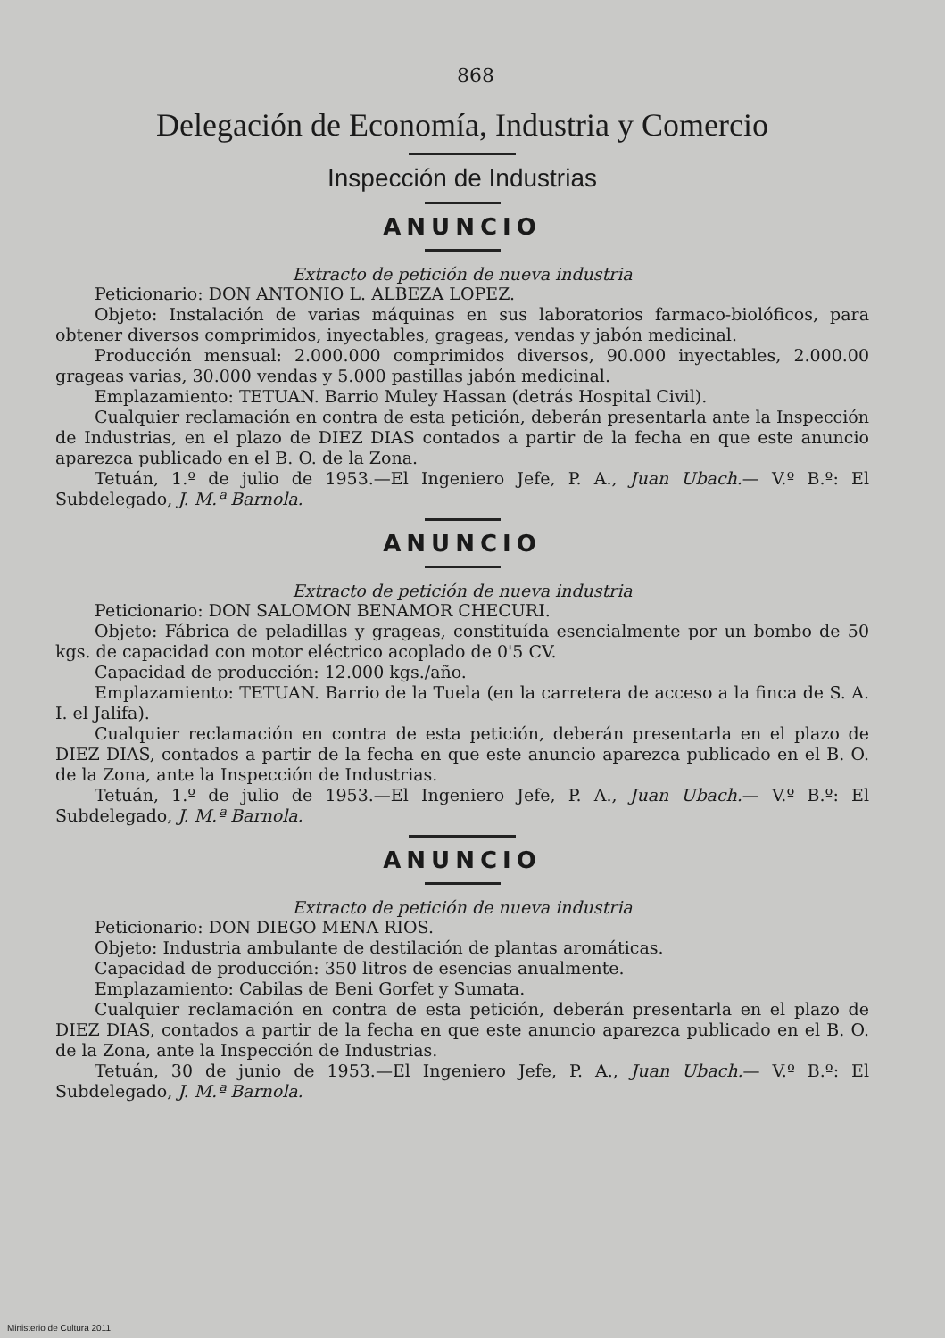868
Delegación de Economía, Industria y Comercio
Inspección de Industrias
ANUNCIO
Extracto de petición de nueva industria
Peticionario: DON ANTONIO L. ALBEZA LOPEZ.
Objeto: Instalación de varias máquinas en sus laboratorios farmaco-biolóficos, para obtener diversos comprimidos, inyectables, grageas, vendas y jabón medicinal.
Producción mensual: 2.000.000 comprimidos diversos, 90.000 inyectables, 2.000.00 grageas varias, 30.000 vendas y 5.000 pastillas jabón medicinal.
Emplazamiento: TETUAN. Barrio Muley Hassan (detrás Hospital Civil).
Cualquier reclamación en contra de esta petición, deberán presentarla ante la Inspección de Industrias, en el plazo de DIEZ DIAS contados a partir de la fecha en que este anuncio aparezca publicado en el B. O. de la Zona.
Tetuán, 1.º de julio de 1953.—El Ingeniero Jefe, P. A., Juan Ubach.— V.º B.º: El Subdelegado, J. M.ª Barnola.
ANUNCIO
Extracto de petición de nueva industria
Peticionario: DON SALOMON BENAMOR CHECURI.
Objeto: Fábrica de peladillas y grageas, constituída esencialmente por un bombo de 50 kgs. de capacidad con motor eléctrico acoplado de 0'5 CV.
Capacidad de producción: 12.000 kgs./año.
Emplazamiento: TETUAN. Barrio de la Tuela (en la carretera de acceso a la finca de S. A. I. el Jalifa).
Cualquier reclamación en contra de esta petición, deberán presentarla en el plazo de DIEZ DIAS, contados a partir de la fecha en que este anuncio aparezca publicado en el B. O. de la Zona, ante la Inspección de Industrias.
Tetuán, 1.º de julio de 1953.—El Ingeniero Jefe, P. A., Juan Ubach.— V.º B.º: El Subdelegado, J. M.ª Barnola.
ANUNCIO
Extracto de petición de nueva industria
Peticionario: DON DIEGO MENA RIOS.
Objeto: Industria ambulante de destilación de plantas aromáticas.
Capacidad de producción: 350 litros de esencias anualmente.
Emplazamiento: Cabilas de Beni Gorfet y Sumata.
Cualquier reclamación en contra de esta petición, deberán presentarla en el plazo de DIEZ DIAS, contados a partir de la fecha en que este anuncio aparezca publicado en el B. O. de la Zona, ante la Inspección de Industrias.
Tetuán, 30 de junio de 1953.—El Ingeniero Jefe, P. A., Juan Ubach.— V.º B.º: El Subdelegado, J. M.ª Barnola.
Ministerio de Cultura 2011